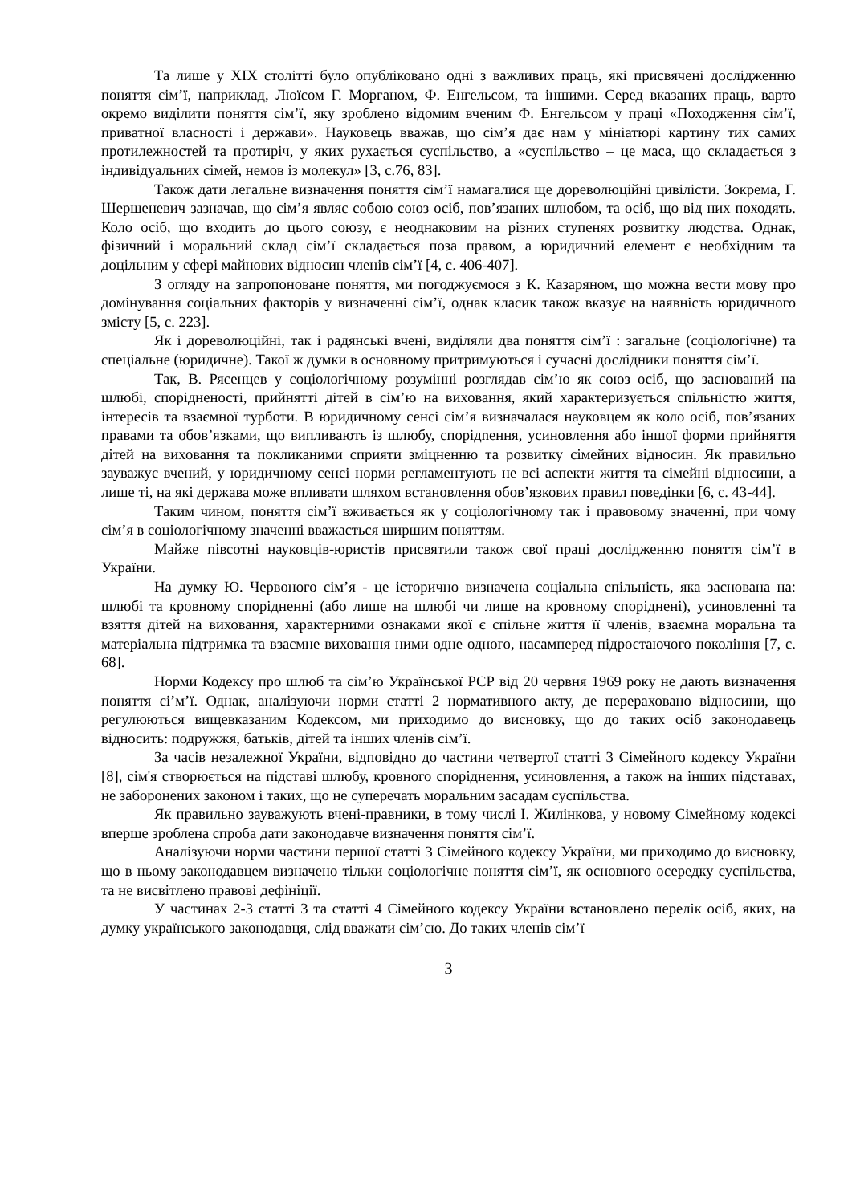Та лише у XIX столітті було опубліковано одні з важливих праць, які присвячені дослідженню поняття сім’ї, наприклад, Люїсом Г. Морганом, Ф. Енгельсом, та іншими. Серед вказаних праць, варто окремо виділити поняття сім’ї, яку зроблено відомим вченим Ф. Енгельсом у праці «Походження сім’ї, приватної власності і держави». Науковець вважав, що сім’я дає нам у мініатюрі картину тих самих протилежностей та протиріч, у яких рухається суспільство, а «суспільство – це маса, що складається з індивідуальних сімей, немов із молекул» [3, с.76, 83].
Також дати легальне визначення поняття сім’ї намагалися ще дореволюційні цивілісти. Зокрема, Г. Шершеневич зазначав, що сім’я являє собою союз осіб, пов’язаних шлюбом, та осіб, що від них походять. Коло осіб, що входить до цього союзу, є неоднаковим на різних ступенях розвитку людства. Однак, фізичний і моральний склад сім’ї складається поза правом, а юридичний елемент є необхідним та доцільним у сфері майнових відносин членів сім’ї [4, с. 406-407].
З огляду на запропоноване поняття, ми погоджуємося з К. Казаряном, що можна вести мову про домінування соціальних факторів у визначенні сім’ї, однак класик також вказує на наявність юридичного змісту [5, с. 223].
Як і дореволюційні, так і радянські вчені, виділяли два поняття сім’ї : загальне (соціологічне) та спеціальне (юридичне). Такої ж думки в основному притримуються і сучасні дослідники поняття сім’ї.
Так, В. Рясенцев у соціологічному розумінні розглядав сім’ю як союз осіб, що заснований на шлюбі, спорідненості, прийнятті дітей в сім’ю на виховання, який характеризується спільністю життя, інтересів та взаємної турботи. В юридичному сенсі сім’я визначалася науковцем як коло осіб, пов’язаних правами та обов’язками, що випливають із шлюбу, спорідnення, усиновлення або іншої форми прийняття дітей на виховання та покликаними сприяти зміцненню та розвитку сімейних відносин. Як правильно зауважує вчений, у юридичному сенсі норми регламентують не всі аспекти життя та сімейні відносини, а лише ті, на які держава може впливати шляхом встановлення обов’язкових правил поведінки [6, с. 43-44].
Таким чином, поняття сім’ї вживається як у соціологічному так і правовому значенні, при чому сім’я в соціологічному значенні вважається ширшим поняттям.
Майже півсотні науковців-юристів присвятили також свої праці дослідженню поняття сім’ї в України.
На думку Ю. Червоного сім’я - це історично визначена соціальна спільність, яка заснована на: шлюбі та кровному спорідненні (або лише на шлюбі чи лише на кровному споріднені), усиновленні та взяття дітей на виховання, характерними ознаками якої є спільне життя її членів, взаємна моральна та матеріальна підтримка та взаємне виховання ними одне одного, насамперед підростаючого покоління [7, с. 68].
Норми Кодексу про шлюб та сім’ю Української РСР від 20 червня 1969 року не дають визначення поняття сі’м’ї. Однак, аналізуючи норми статті 2 нормативного акту, де перераховано відносини, що регулюються вищевказаним Кодексом, ми приходимо до висновку, що до таких осіб законодавець відносить: подружжя, батьків, дітей та інших членів сім’ї.
За часів незалежної України, відповідно до частини четвертої статті 3 Сімейного кодексу України [8], сім'я створюється на підставі шлюбу, кровного споріднення, усиновлення, а також на інших підставах, не заборонених законом і таких, що не суперечать моральним засадам суспільства.
Як правильно зауважують вчені-правники, в тому числі І. Жилінкова, у новому Сімейному кодексі вперше зроблена спроба дати законодавче визначення поняття сім’ї.
Аналізуючи норми частини першої статті 3 Сімейного кодексу України, ми приходимо до висновку, що в ньому законодавцем визначено тільки соціологічне поняття сім’ї, як основного осередку суспільства, та не висвітлено правові дефініції.
У частинах 2-3 статті 3 та статті 4 Сімейного кодексу України встановлено перелік осіб, яких, на думку українського законодавця, слід вважати сім’єю. До таких членів сім’ї
3